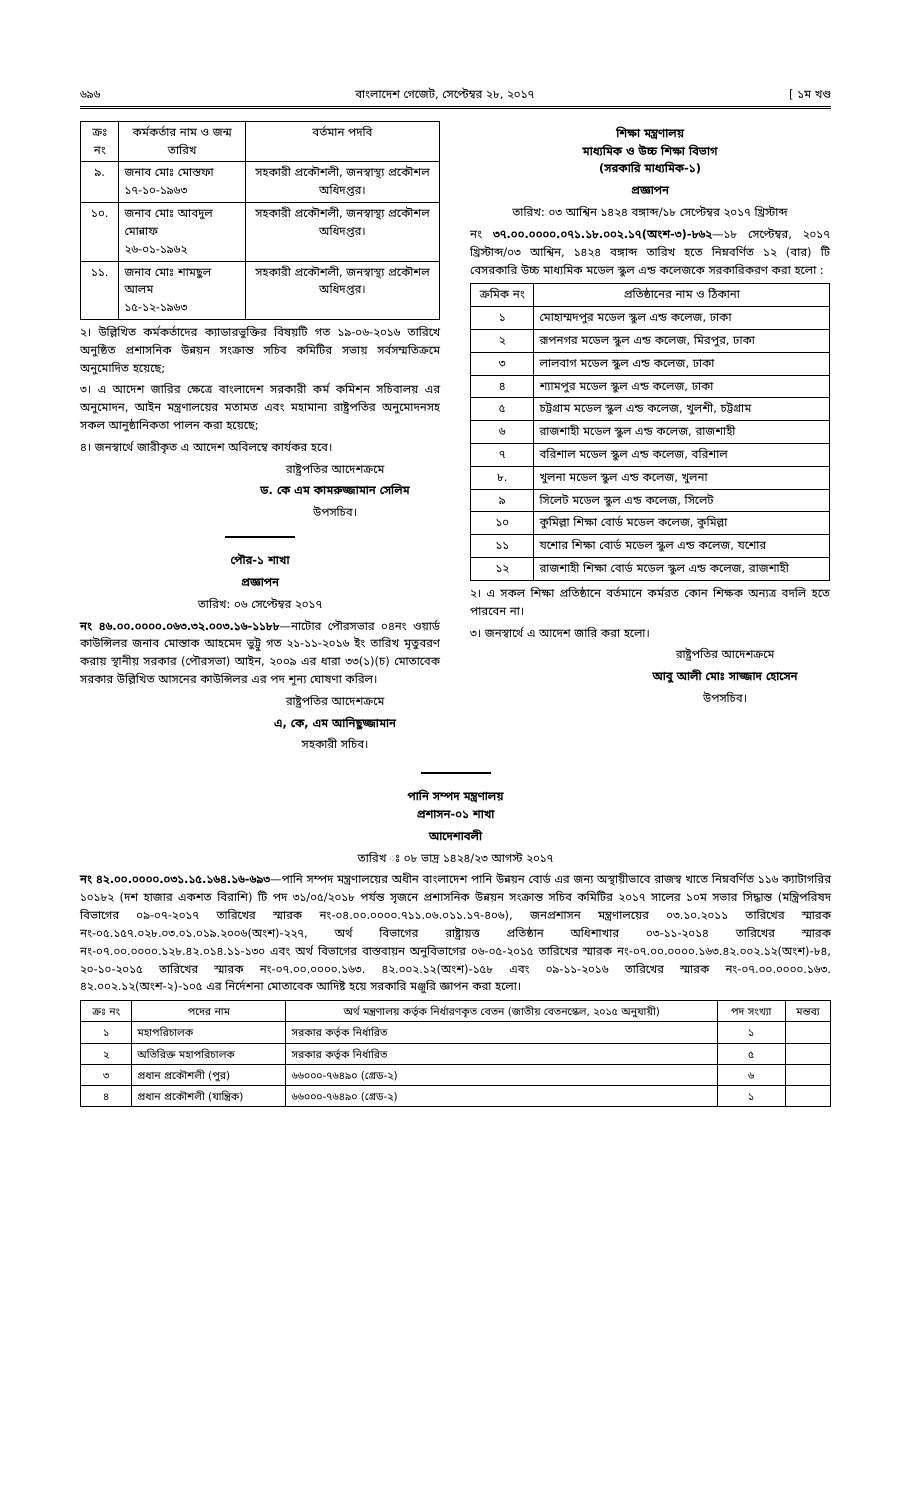৬৯৬ বাংলাদেশ গেজেট, সেপ্টেম্বর ২৮, ২০১৭ [ ১ম খণ্ড
| ক্রঃ নং | কর্মকর্তার নাম ও জন্ম তারিখ | বর্তমান পদবি |
| --- | --- | --- |
| ৯. | জনাব মোঃ মোস্তফা ১৭-১০-১৯৬৩ | সহকারী প্রকৌশলী, জনস্বাস্থ্য প্রকৌশল অধিদপ্তর। |
| ১০. | জনাব মোঃ আবদুল মোন্নাফ ২৬-০১-১৯৬২ | সহকারী প্রকৌশলী, জনস্বাস্থ্য প্রকৌশল অধিদপ্তর। |
| ১১. | জনাব মোঃ শামছুল আলম ১৫-১২-১৯৬৩ | সহকারী প্রকৌশলী, জনস্বাস্থ্য প্রকৌশল অধিদপ্তর। |
২। উল্লিখিত কর্মকর্তাদের ক্যাডারভুক্তির বিষয়টি গত ১৯-০৬-২০১৬ তারিখে অনুষ্ঠিত প্রশাসনিক উন্নয়ন সংক্রান্ত সচিব কমিটির সভায় সর্বসম্মতিক্রমে অনুমোদিত হয়েছে;
৩। এ আদেশ জারির ক্ষেত্রে বাংলাদেশ সরকারী কর্ম কমিশন সচিবালয় এর অনুমোদন, আইন মন্ত্রণালয়ের মতামত এবং মহামান্য রাষ্ট্রপতির অনুমোদনসহ সকল আনুষ্ঠানিকতা পালন করা হয়েছে;
৪। জনস্বার্থে জারীকৃত এ আদেশ অবিলম্বে কার্যকর হবে।
রাষ্ট্রপতির আদেশক্রমে
ড. কে এম কামরুজ্জামান সেলিম
উপসচিব।
পৌর-১ শাখা
প্রজ্ঞাপন
তারিখ: ০৬ সেপ্টেম্বর ২০১৭
নং ৪৬.০০.০০০০.০৬৩.৩২.০০৩.১৬-১১৮৮—নাটোর পৌরসভার ০৪নং ওয়ার্ড কাউন্সিলর জনাব মোস্তাক আহমেদ ভুট্টু গত ২১-১১-২০১৬ ইং তারিখ মৃতুবরণ করায় স্থানীয় সরকার (পৌরসভা) আইন, ২০০৯ এর ধারা ৩৩(১)(চ) মোতাবেক সরকার উল্লিখিত আসনের কাউন্সিলর এর পদ শূন্য ঘোষণা করিল।
রাষ্ট্রপতির আদেশক্রমে
এ, কে, এম আনিছুজ্জামান
সহকারী সচিব।
শিক্ষা মন্ত্রণালয়
মাধ্যমিক ও উচ্চ শিক্ষা বিভাগ
(সরকারি মাধ্যমিক-১)
প্রজ্ঞাপন
তারিখ: ০৩ আশ্বিন ১৪২৪ বঙ্গাব্দ/১৮ সেপ্টেম্বর ২০১৭ খ্রিস্টাব্দ
নং ৩৭.০০.০০০০.০৭১.১৮.০০২.১৭(অংশ-৩)-৮৬২—১৮ সেপ্টেম্বর, ২০১৭ খ্রিস্টাব্দ/০৩ আশ্বিন, ১৪২৪ বঙ্গাব্দ তারিখ হতে নিম্নবর্ণিত ১২ (বার) টি বেসরকারি উচ্চ মাধ্যমিক মডেল স্কুল এন্ড কলেজকে সরকারিকরণ করা হলো :
| ক্রমিক নং | প্রতিষ্ঠানের নাম ও ঠিকানা |
| --- | --- |
| ১ | মোহাম্মদপুর মডেল স্কুল এন্ড কলেজ, ঢাকা |
| ২ | রূপনগর মডেল স্কুল এন্ড কলেজ, মিরপুর, ঢাকা |
| ৩ | লালবাগ মডেল স্কুল এন্ড কলেজ, ঢাকা |
| ৪ | শ্যামপুর মডেল স্কুল এন্ড কলেজ, ঢাকা |
| ৫ | চট্টগ্রাম মডেল স্কুল এন্ড কলেজ, খুলশী, চট্টগ্রাম |
| ৬ | রাজশাহী মডেল স্কুল এন্ড কলেজ, রাজশাহী |
| ৭ | বরিশাল মডেল স্কুল এন্ড কলেজ, বরিশাল |
| ৮. | খুলনা মডেল স্কুল এন্ড কলেজ, খুলনা |
| ৯ | সিলেট মডেল স্কুল এন্ড কলেজ, সিলেট |
| ১০ | কুমিল্লা শিক্ষা বোর্ড মডেল কলেজ, কুমিল্লা |
| ১১ | যশোর শিক্ষা বোর্ড মডেল স্কুল এন্ড কলেজ, যশোর |
| ১২ | রাজশাহী শিক্ষা বোর্ড মডেল স্কুল এন্ড কলেজ, রাজশাহী |
২। এ সকল শিক্ষা প্রতিষ্ঠানে বর্তমানে কর্মরত কোন শিক্ষক অন্যত্র বদলি হতে পারবেন না।
৩। জনস্বার্থে এ আদেশ জারি করা হলো।
রাষ্ট্রপতির আদেশক্রমে
আবু আলী মোঃ সাজ্জাদ হোসেন
উপসচিব।
পানি সম্পদ মন্ত্রণালয়
প্রশাসন-০১ শাখা
আদেশাবলী
তারিখ ঃ ০৮ ভাদ্র ১৪২৪/২৩ আগস্ট ২০১৭
নং ৪২.০০.০০০০.০৩১.১৫.১৬৪.১৬-৬৯৩—পানি সম্পদ মন্ত্রণালয়ের অধীন বাংলাদেশ পানি উন্নয়ন বোর্ড এর জন্য অস্থায়ীভাবে রাজস্ব খাতে নিম্নবর্ণিত ১১৬ ক্যাটাগরির ১০১৮২ (দশ হাজার একশত বিরাশি) টি পদ ৩১/০৫/২০১৮ পর্যন্ত সৃজনে প্রশাসনিক উন্নয়ন সংক্রান্ত সচিব কমিটির ২০১৭ সালের ১০ম সভার সিদ্ধান্ত (মন্ত্রিপরিষদ বিভাগের ০৯-০৭-২০১৭ তারিখের স্মারক নং-০৪.০০.০০০০.৭১১.০৬.০১১.১৭-৪০৬), জনপ্রশাসন মন্ত্রণালয়ের ০৩.১০.২০১১ তারিখের স্মারক নং-০৫.১৫৭.০২৮.০৩.০১.০১৯.২০০৬(অংশ)-২২৭, অর্থ বিভাগের রাষ্ট্রায়ত্ত প্রতিষ্ঠান অধিশাখার ০৩-১১-২০১৪ তারিখের স্মারক নং-০৭.০০.০০০০.১২৮.৪২.০১৪.১১-১৩০ এবং অর্থ বিভাগের বাস্তবায়ন অনুবিভাগের ০৬-০৫-২০১৫ তারিখের স্মারক নং-০৭.০০.০০০০.১৬৩.৪২.০০২.১২(অংশ)-৮৪, ২০-১০-২০১৫ তারিখের স্মারক নং-০৭.০০.০০০০.১৬৩. ৪২.০০২.১২(অংশ)-১৫৮ এবং ০৯-১১-২০১৬ তারিখের স্মারক নং-০৭.০০.০০০০.১৬৩. ৪২.০০২.১২(অংশ-২)-১০৫ এর নির্দেশনা মোতাবেক আদিষ্ট হয়ে সরকারি মঞ্জুরি জ্ঞাপন করা হলো।
| ক্রঃ নং | পদের নাম | অর্থ মন্ত্রণালয় কর্তৃক নির্ধারণকৃত বেতন (জাতীয় বেতনস্কেল, ২০১৫ অনুযায়ী) | পদ সংখ্যা | মন্তব্য |
| --- | --- | --- | --- | --- |
| ১ | মহাপরিচালক | সরকার কর্তৃক নির্ধারিত | ১ | |
| ২ | অতিরিক্ত মহাপরিচালক | সরকার কর্তৃক নির্ধারিত | ৫ | |
| ৩ | প্রধান প্রকৌশলী (পুর) | ৬৬০০০-৭৬৪৯০ (গ্রেড-২) | ৬ | |
| ৪ | প্রধান প্রকৌশলী (যান্ত্রিক) | ৬৬০০০-৭৬৪৯০ (গ্রেড-২) | ১ | |